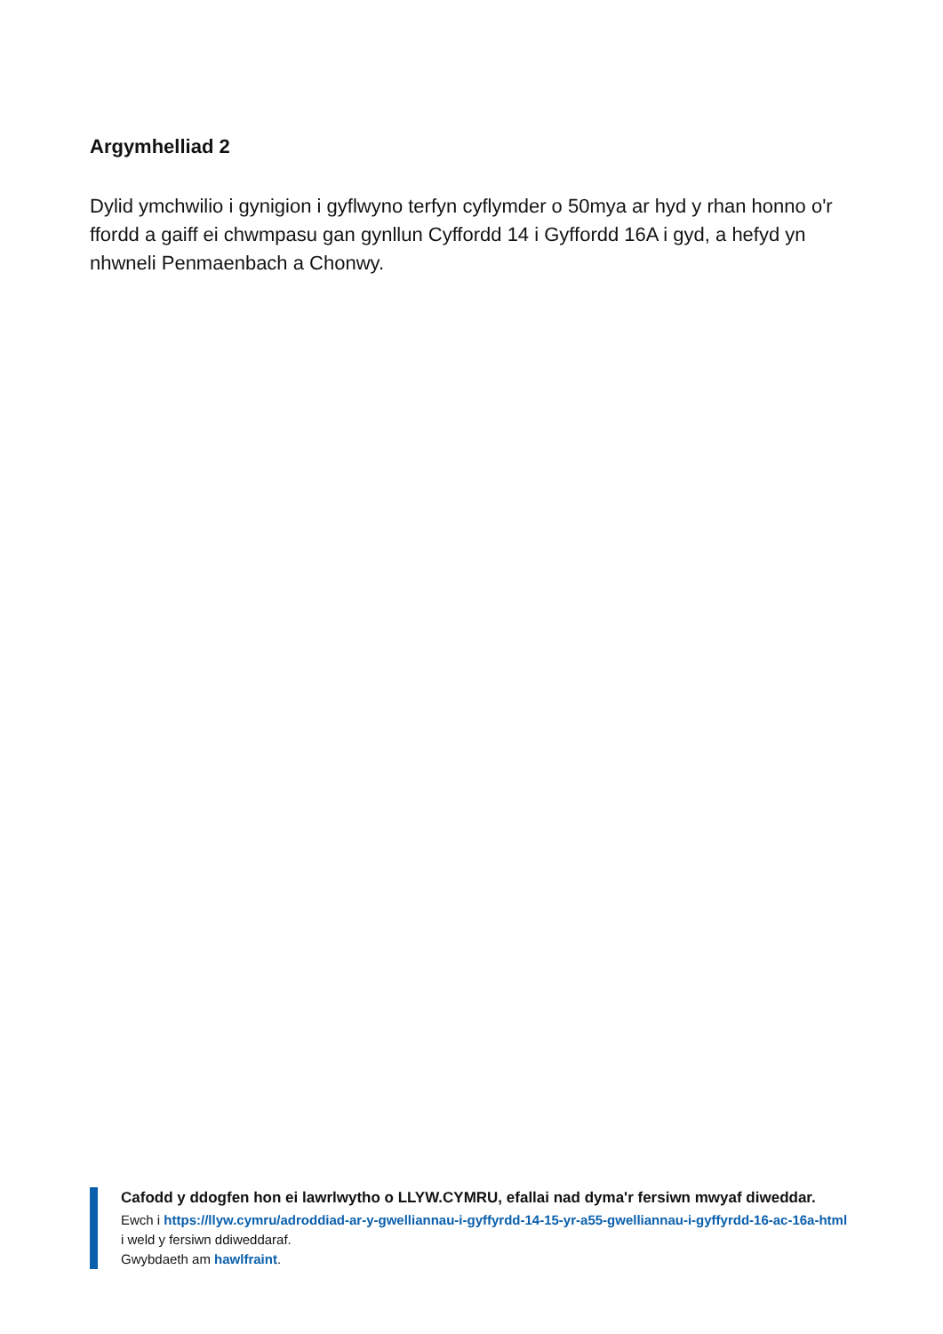Argymhelliad 2
Dylid ymchwilio i gynigion i gyflwyno terfyn cyflymder o 50mya ar hyd y rhan honno o'r ffordd a gaiff ei chwmpasu gan gynllun Cyffordd 14 i Gyffordd 16A i gyd, a hefyd yn nhwneli Penmaenbach a Chonwy.
Cafodd y ddogfen hon ei lawrlwytho o LLYW.CYMRU, efallai nad dyma'r fersiwn mwyaf diweddar.
Ewch i https://llyw.cymru/adroddiad-ar-y-gwelliannau-i-gyffyrdd-14-15-yr-a55-gwelliannau-i-gyffyrdd-16-ac-16a-html i weld y fersiwn ddiweddaraf.
Gwybdaeth am hawlfraint.